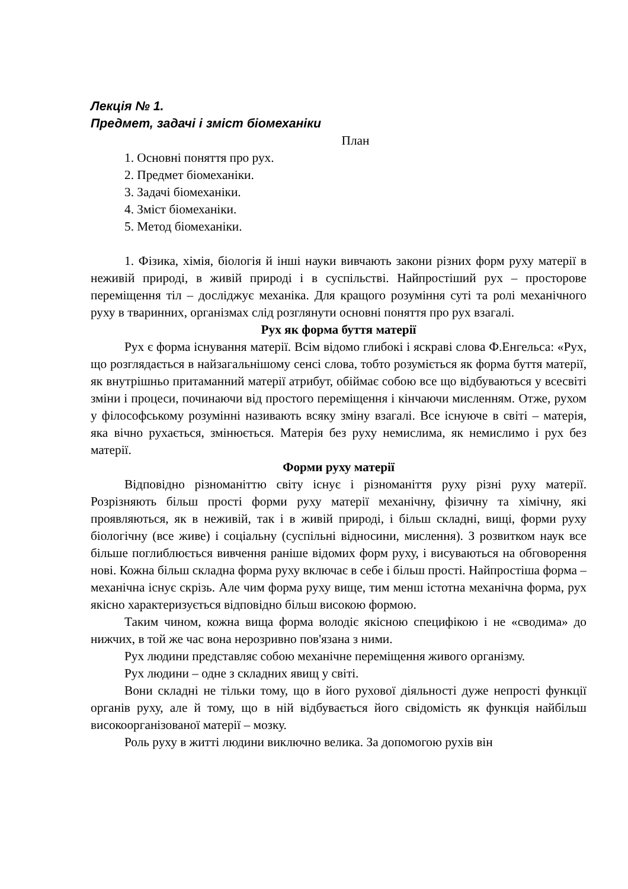Лекція № 1.
Предмет, задачі і зміст біомеханіки
План
1. Основні поняття про рух.
2. Предмет біомеханіки.
3. Задачі біомеханіки.
4. Зміст біомеханіки.
5. Метод біомеханіки.
1. Фізика, хімія, біологія й інші науки вивчають закони різних форм руху матерії в неживій природі, в живій природі і в суспільстві. Найпростіший рух – просторове переміщення тіл – досліджує механіка. Для кращого розуміння суті та ролі механічного руху в тваринних, організмах слід розглянути основні поняття про рух взагалі.
Рух як форма буття матерії
Рух є форма існування матерії. Всім відомо глибокі і яскраві слова Ф.Енгельса: «Рух, що розглядається в найзагальнішому сенсі слова, тобто розуміється як форма буття матерії, як внутрішньо притаманний матерії атрибут, обіймає собою все що відбуваються у всесвіті зміни і процеси, починаючи від простого переміщення і кінчаючи мисленням. Отже, рухом у філософському розумінні називають всяку зміну взагалі. Все існуюче в світі – матерія, яка вічно рухається, змінюється. Матерія без руху немислима, як немислимо і рух без матерії.
Форми руху матерії
Відповідно різноманіттю світу існує і різноманіття руху різні руху матерії. Розрізняють більш прості форми руху матерії механічну, фізичну та хімічну, які проявляються, як в неживій, так і в живій природі, і більш складні, вищі, форми руху біологічну (все живе) і соціальну (суспільні відносини, мислення). З розвитком наук все більше поглиблюється вивчення раніше відомих форм руху, і висуваються на обговорення нові. Кожна більш складна форма руху включає в себе і більш прості. Найпростіша форма – механічна існує скрізь. Але чим форма руху вище, тим менш істотна механічна форма, рух якісно характеризується відповідно більш високою формою.
Таким чином, кожна вища форма володіє якісною специфікою і не «сводима» до нижчих, в той же час вона нерозривно пов'язана з ними.
Рух людини представляє собою механічне переміщення живого організму.
Рух людини – одне з складних явищ у світі.
Вони складні не тільки тому, що в його рухової діяльності дуже непрості функції органів руху, але й тому, що в ній відбувається його свідомість як функція найбільш високоорганізованої матерії – мозку.
Роль руху в житті людини виключно велика. За допомогою рухів він